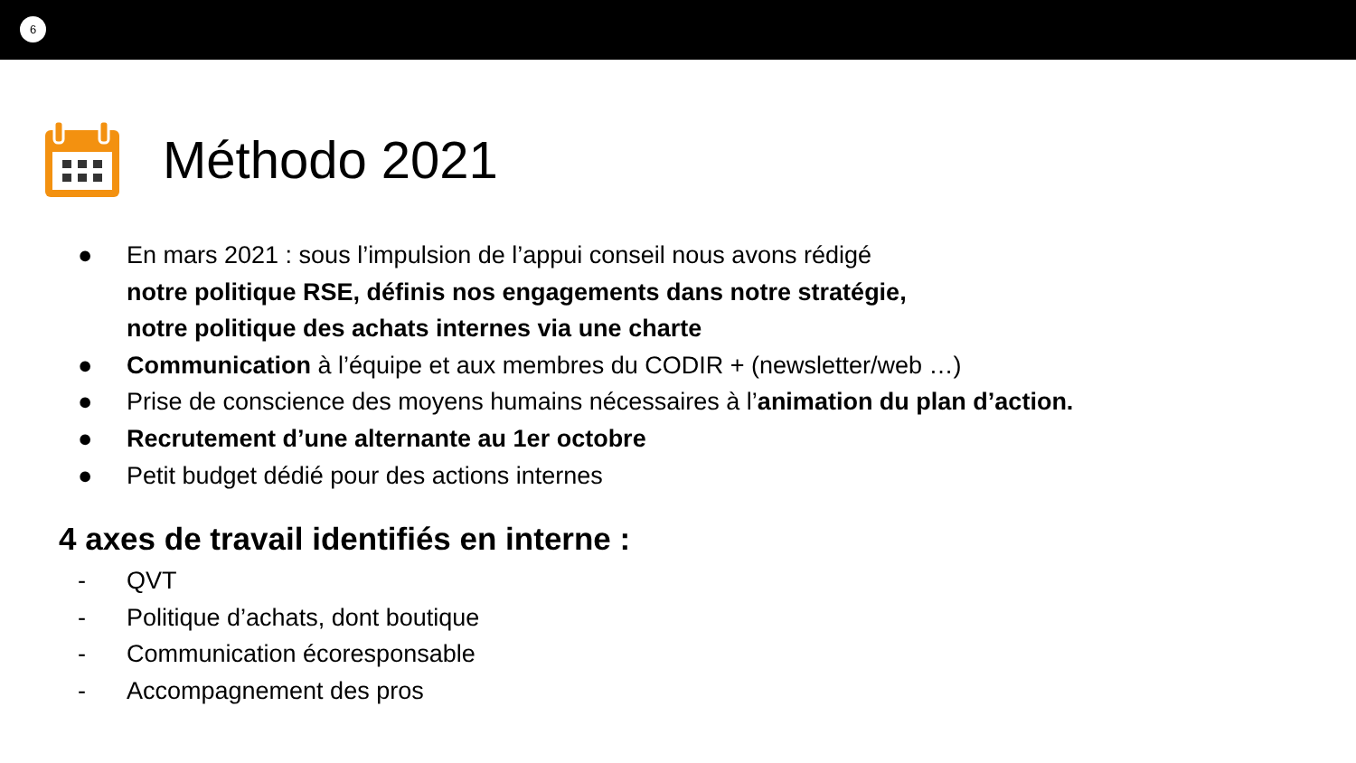6
Méthodo 2021
● En mars 2021 : sous l’impulsion de l’appui conseil nous avons rédigé
notre politique RSE, définis nos engagements dans notre stratégie,
notre politique des achats internes via une charte
● Communication à l’équipe et aux membres du CODIR + (newsletter/web …)
● Prise de conscience des moyens humains nécessaires à l’animation du plan d’action.
● Recrutement d’une alternante au 1er octobre
● Petit budget dédié pour des actions internes
4 axes de travail identifiés en interne :
- QVT
- Politique d’achats, dont boutique
- Communication écoresponsable
- Accompagnement des pros